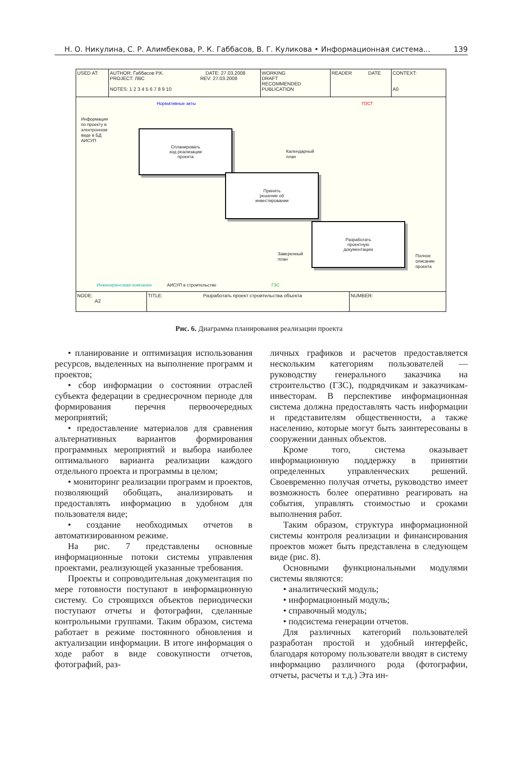Н. О. Никулина, С. Р. Алимбекова, Р. К. Габбасов, В. Г. Куликова • Информационная система... 139
USED AT: AUTHOR: Габбасов Р.К. DATE: 27.03.2008
PROJECT: ЛВС REV: 27.03.2008
NOTES: 1 2 3 4 5 6 7 8 9 10
WORKING
DRAFT
RECOMMENDED
PUBLICATION
READER DATE
CONTEXT:
A0
Информация
по проекту в
электронном
виде в БД
АИСУП
Нормативные акты ГОСТ
Спланировать
ход реализации
проекта
Календарный
план
Принять
решение об
инвестировании
Разработать
проектную
документацию
Заверенный
план
Полное
описание
проекта
Инжиниринговая компания АИСУП в строительстве ГЗС
NODE:
A2
TITLE: Разработать проект строительства объекта
NUMBER:
Рис. 6. Диаграмма планирования реализации проекта
• планирование и оптимизация использования ресурсов, выделенных на выполнение программ и проектов;
• сбор информации о состоянии отраслей субъекта федерации в среднесрочном периоде для формирования перечня первоочередных мероприятий;
• предоставление материалов для сравнения альтернативных вариантов формирования программных мероприятий и выбора наиболее оптимального варианта реализации каждого отдельного проекта и программы в целом;
• мониторинг реализации программ и проектов, позволяющий обобщать, анализировать и предоставлять информацию в удобном для пользователя виде;
• создание необходимых отчетов в автоматизированном режиме.
На рис. 7 представлены основные информационные потоки системы управления проектами, реализующей указанные требования.
Проекты и сопроводительная документация по мере готовности поступают в информационную систему. Со строящихся объектов периодически поступают отчеты и фотографии, сделанные контрольными группами. Таким образом, система работает в режиме постоянного обновления и актуализации информации. В итоге информация о ходе работ в виде совокупности отчетов, фотографий, раз-
личных графиков и расчетов предоставляется нескольким категориям пользователей — руководству генерального заказчика на строительство (ГЗС), подрядчикам и заказчикам-инвесторам. В перспективе информационная система должна предоставлять часть информации и представителям общественности, а также населению, которые могут быть заинтересованы в сооружении данных объектов.
Кроме того, система оказывает информационную поддержку в принятии определенных управленческих решений. Своевременно получая отчеты, руководство имеет возможность более оперативно реагировать на события, управлять стоимостью и сроками выполнения работ.
Таким образом, структура информационной системы контроля реализации и финансирования проектов может быть представлена в следующем виде (рис. 8).
Основными функциональными модулями системы являются:
• аналитический модуль;
• информационный модуль;
• справочный модуль;
• подсистема генерации отчетов.
Для различных категорий пользователей разработан простой и удобный интерфейс, благодаря которому пользователи вводят в систему информацию различного рода (фотографии, отчеты, расчеты и т.д.) Эта ин-